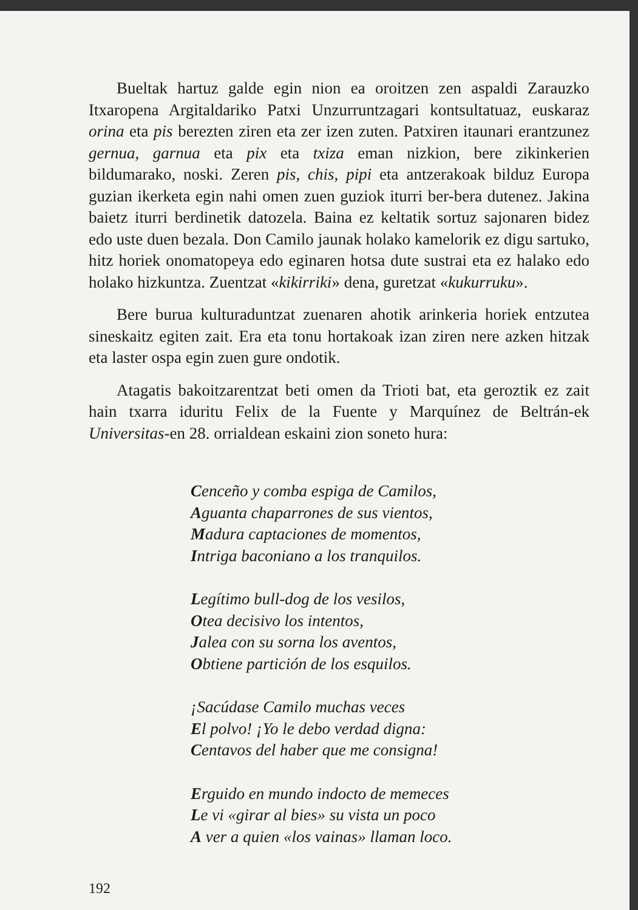Bueltak hartuz galde egin nion ea oroitzen zen aspaldi Zarauzko Itxaropena Argitaldariko Patxi Unzurruntzagari kontsultatuaz, euskaraz orina eta pis berezten ziren eta zer izen zuten. Patxiren itaunari erantzunez gernua, garnua eta pix eta txiza eman nizkion, bere zikinkerien bildumarako, noski. Zeren pis, chis, pipi eta antzerakoak bilduz Europa guzian ikerketa egin nahi omen zuen guziok iturri ber-bera dutenez. Jakina baietz iturri berdinetik datozela. Baina ez keltatik sortuz sajonaren bidez edo uste duen bezala. Don Camilo jaunak holako kamelorik ez digu sartuko, hitz horiek onomatopeya edo eginaren hotsa dute sustrai eta ez halako edo holako hizkuntza. Zuentzat «kikirriki» dena, guretzat «kukurruku».
Bere burua kulturaduntzat zuenaren ahotik arinkeria horiek entzutea sineskaitz egiten zait. Era eta tonu hortakoak izan ziren nere azken hitzak eta laster ospa egin zuen gure ondotik.
Atagatis bakoitzarentzat beti omen da Trioti bat, eta geroztik ez zait hain txarra iduritu Felix de la Fuente y Marquínez de Beltrán-ek Universitas-en 28. orrialdean eskaini zion soneto hura:
Cenceño y comba espiga de Camilos,
Aguanta chaparrones de sus vientos,
Madura captaciones de momentos,
Intriga baconiano a los tranquilos.
Legítimo bull-dog de los vesilos,
Otea decisivo los intentos,
Jalea con su sorna los aventos,
Obtiene partición de los esquilos.
¡Sacúdase Camilo muchas veces
El polvo! ¡Yo le debo verdad digna:
Centavos del haber que me consigna!
Erguido en mundo indocto de memeces
Le vi «girar al bies» su vista un poco
A ver a quien «los vainas» llaman loco.
192